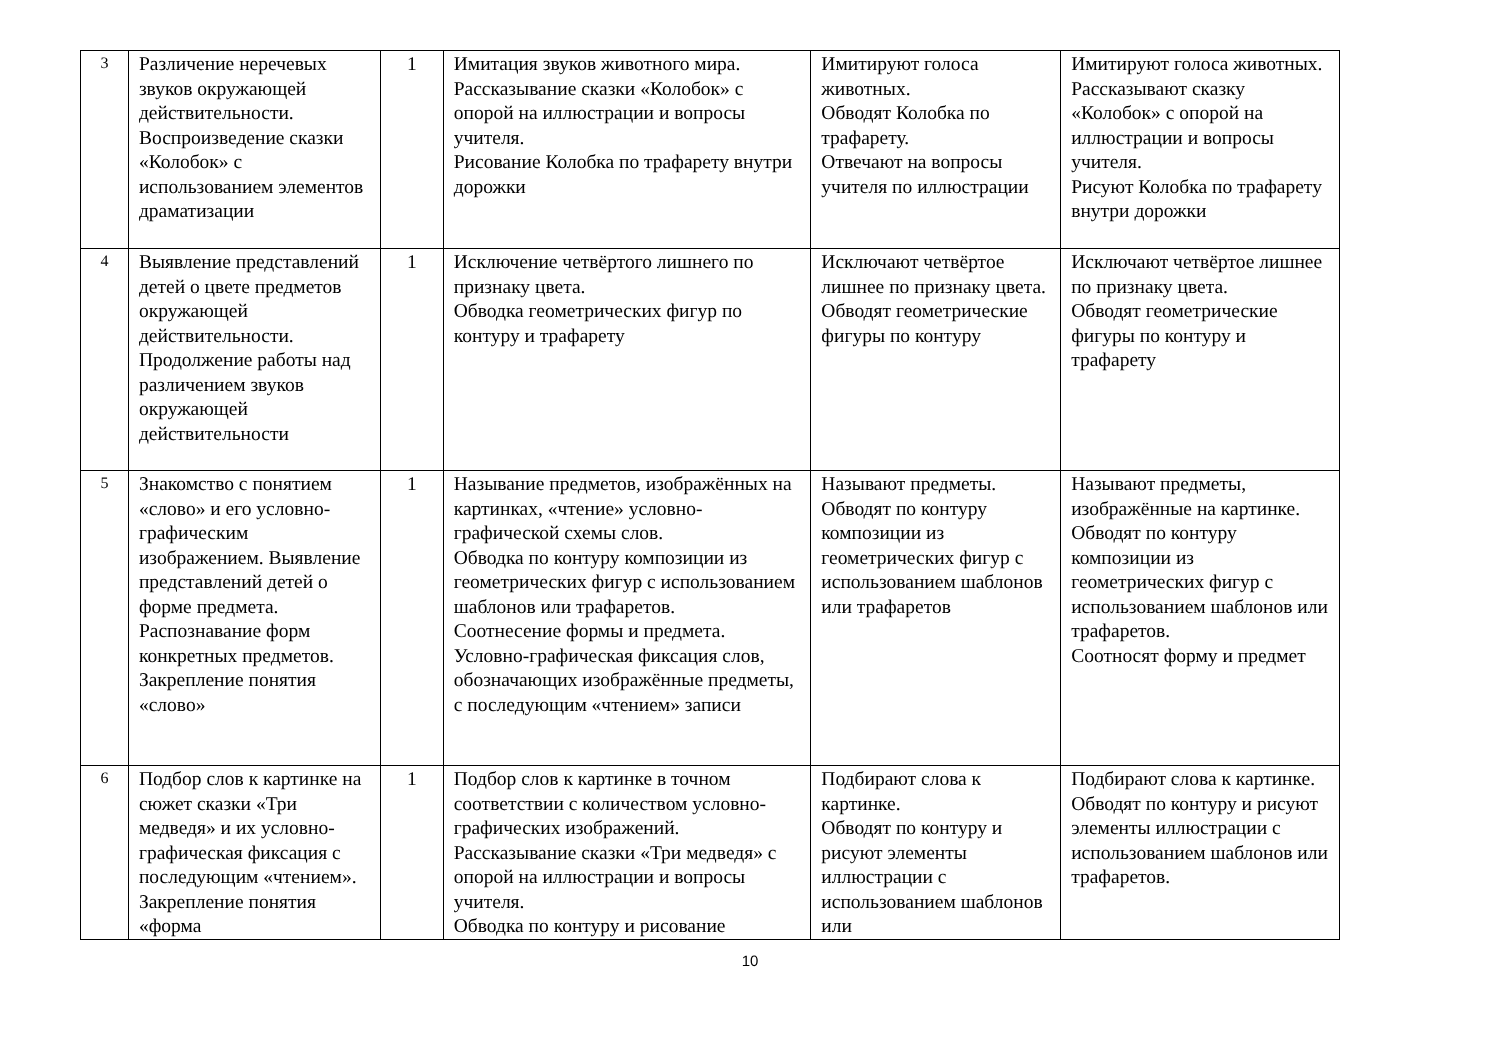| 3 | Различение неречевых звуков окружающей действительности. Воспроизведение сказки «Колобок» с использованием элементов драматизации | 1 | Имитация звуков животного мира. Рассказывание сказки «Колобок» с опорой на иллюстрации и вопросы учителя. Рисование Колобка по трафарету внутри дорожки | Имитируют голоса животных. Обводят Колобка по трафарету. Отвечают на вопросы учителя по иллюстрации | Имитируют голоса животных. Рассказывают сказку «Колобок» с опорой на иллюстрации и вопросы учителя. Рисуют Колобка по трафарету внутри дорожки |
| 4 | Выявление представлений детей о цвете предметов окружающей действительности. Продолжение работы над различением звуков окружающей действительности | 1 | Исключение четвёртого лишнего по признаку цвета. Обводка геометрических фигур по контуру и трафарету | Исключают четвёртое лишнее по признаку цвета. Обводят геометрические фигуры по контуру | Исключают четвёртое лишнее по признаку цвета. Обводят геометрические фигуры по контуру и трафарету |
| 5 | Знакомство с понятием «слово» и его условно-графическим изображением. Выявление представлений детей о форме предмета. Распознавание форм конкретных предметов. Закрепление понятия «слово» | 1 | Называние предметов, изображённых на картинках, «чтение» условно-графической схемы слов. Обводка по контуру композиции из геометрических фигур с использованием шаблонов или трафаретов. Соотнесение формы и предмета. Условно-графическая фиксация слов, обозначающих изображённые предметы, с последующим «чтением» записи | Называют предметы. Обводят по контуру композиции из геометрических фигур с использованием шаблонов или трафаретов | Называют предметы, изображённые на картинке. Обводят по контуру композиции из геометрических фигур с использованием шаблонов или трафаретов. Соотносят форму и предмет |
| 6 | Подбор слов к картинке на сюжет сказки «Три медведя» и их условно-графическая фиксация с последующим «чтением». Закрепление понятия «форма | 1 | Подбор слов к картинке в точном соответствии с количеством условно-графических изображений. Рассказывание сказки «Три медведя» с опорой на иллюстрации и вопросы учителя. Обводка по контуру и рисование | Подбирают слова к картинке. Обводят по контуру и рисуют элементы иллюстрации с использованием шаблонов или | Подбирают слова к картинке. Обводят по контуру и рисуют элементы иллюстрации с использованием шаблонов или трафаретов. |
10